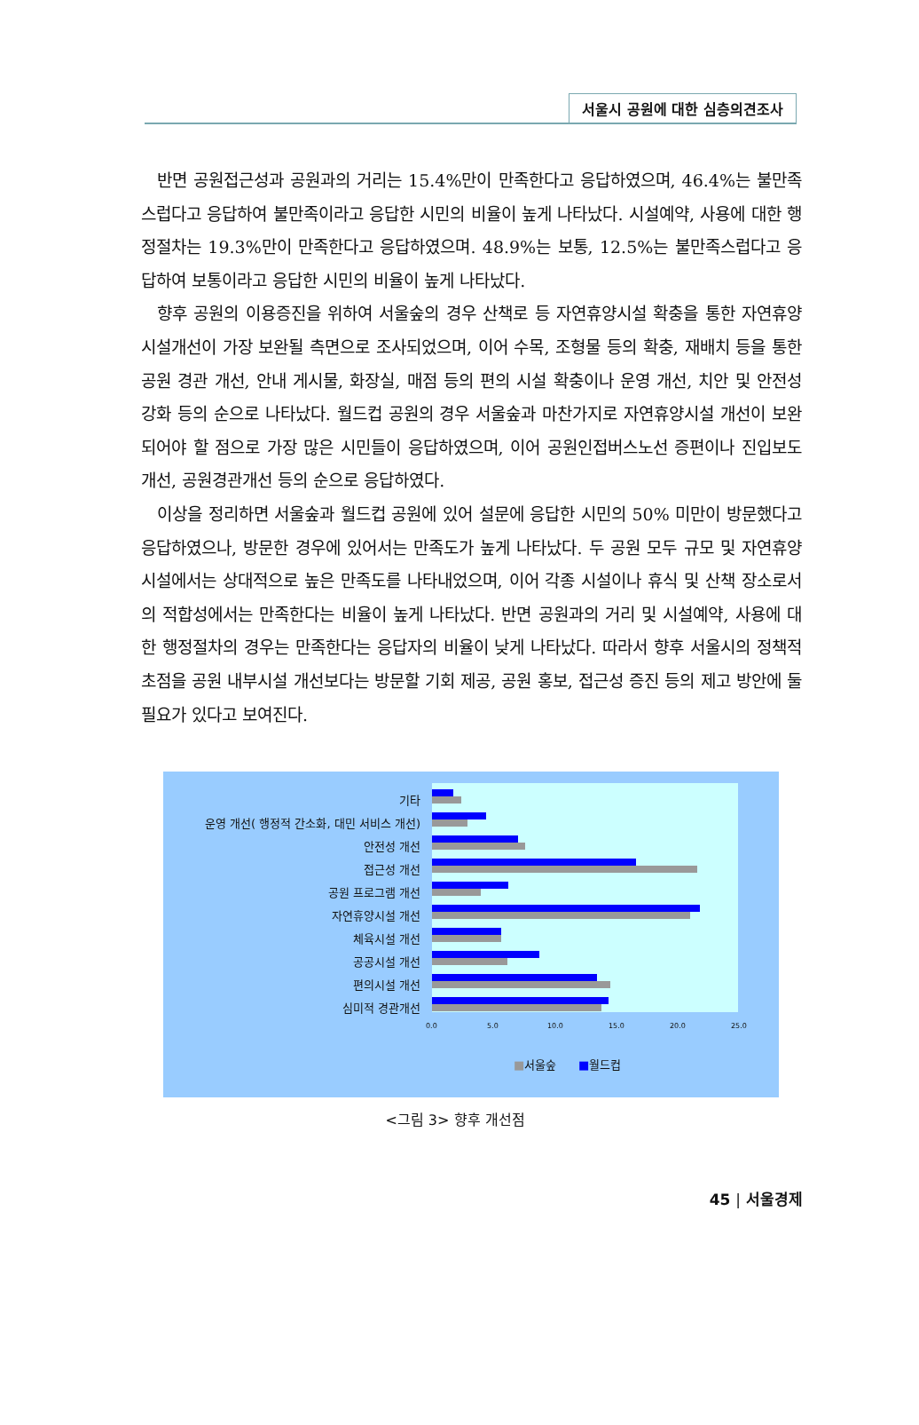서울시 공원에 대한 심층의견조사
반면 공원접근성과 공원과의 거리는 15.4%만이 만족한다고 응답하였으며, 46.4%는 불만족스럽다고 응답하여 불만족이라고 응답한 시민의 비율이 높게 나타났다. 시설예약, 사용에 대한 행정절차는 19.3%만이 만족한다고 응답하였으며. 48.9%는 보통, 12.5%는 불만족스럽다고 응답하여 보통이라고 응답한 시민의 비율이 높게 나타났다.
향후 공원의 이용증진을 위하여 서울숲의 경우 산책로 등 자연휴양시설 확충을 통한 자연휴양시설개선이 가장 보완될 측면으로 조사되었으며, 이어 수목, 조형물 등의 확충, 재배치 등을 통한 공원 경관 개선, 안내 게시물, 화장실, 매점 등의 편의 시설 확충이나 운영 개선, 치안 및 안전성 강화 등의 순으로 나타났다. 월드컵 공원의 경우 서울숲과 마찬가지로 자연휴양시설 개선이 보완되어야 할 점으로 가장 많은 시민들이 응답하였으며, 이어 공원인접버스노선 증편이나 진입보도 개선, 공원경관개선 등의 순으로 응답하였다.
이상을 정리하면 서울숲과 월드컵 공원에 있어 설문에 응답한 시민의 50% 미만이 방문했다고 응답하였으나, 방문한 경우에 있어서는 만족도가 높게 나타났다. 두 공원 모두 규모 및 자연휴양시설에서는 상대적으로 높은 만족도를 나타내었으며, 이어 각종 시설이나 휴식 및 산책 장소로서의 적합성에서는 만족한다는 비율이 높게 나타났다. 반면 공원과의 거리 및 시설예약, 사용에 대한 행정절차의 경우는 만족한다는 응답자의 비율이 낮게 나타났다. 따라서 향후 서울시의 정책적 초점을 공원 내부시설 개선보다는 방문할 기회 제공, 공원 홍보, 접근성 증진 등의 제고 방안에 둘 필요가 있다고 보여진다.
기타
운영 개선( 행정적 간소화, 대민 서비스 개선)
안전성 개선
접근성 개선
공원 프로그램 개선
자연휴양시설 개선
체육시설 개선
공공시설 개선
편의시설 개선
심미적 경관개선
0.0 5.0 10.0 15.0 20.0 25.0
■서울숲 ■월드컵
<그림 3> 향후 개선점
45 | 서울경제